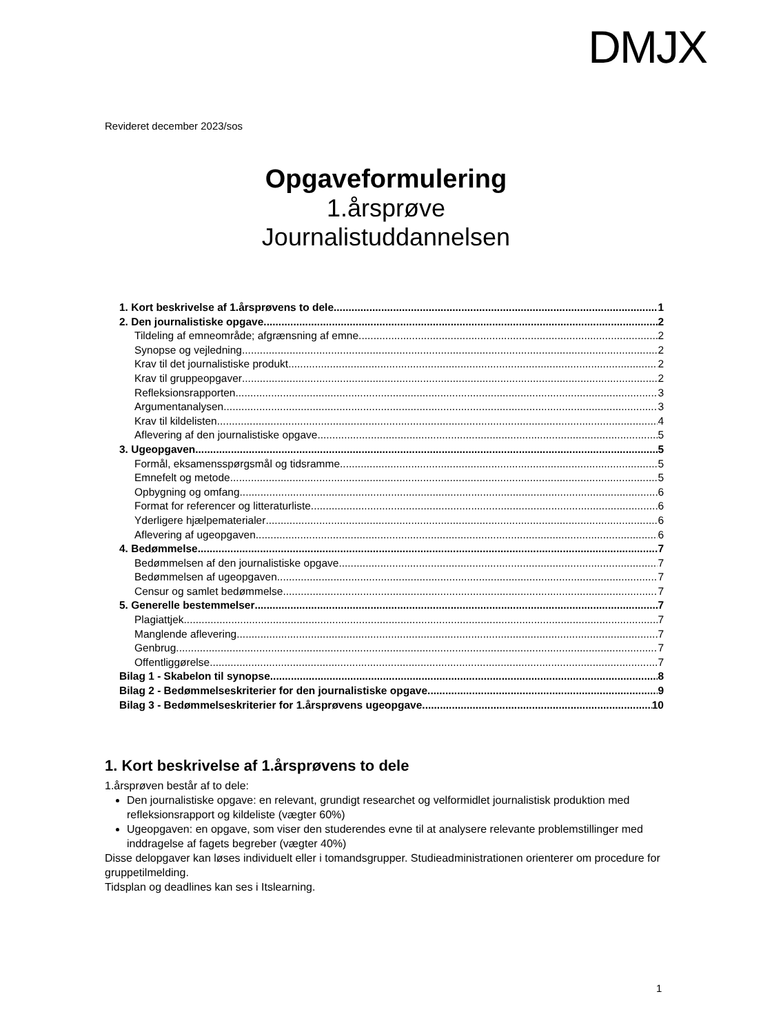DMJX
Revideret december 2023/sos
Opgaveformulering
1.årsprøve
Journalistuddannelsen
1. Kort beskrivelse af 1.årsprøvens to dele 1
2. Den journalistiske opgave 2
Tildeling af emneområde; afgrænsning af emne 2
Synopse og vejledning 2
Krav til det journalistiske produkt 2
Krav til gruppeopgaver 2
Refleksionsrapporten 3
Argumentanalysen 3
Krav til kildelisten 4
Aflevering af den journalistiske opgave 5
3. Ugeopgaven 5
Formål, eksamensspørgsmål og tidsramme 5
Emnefelt og metode 5
Opbygning og omfang 6
Format for referencer og litteraturliste 6
Yderligere hjælpematerialer 6
Aflevering af ugeopgaven 6
4. Bedømmelse 7
Bedømmelsen af den journalistiske opgave 7
Bedømmelsen af ugeopgaven 7
Censur og samlet bedømmelse 7
5. Generelle bestemmelser 7
Plagiattjek 7
Manglende aflevering 7
Genbrug 7
Offentliggørelse 7
Bilag 1 - Skabelon til synopse 8
Bilag 2 - Bedømmelseskriterier for den journalistiske opgave 9
Bilag 3 - Bedømmelseskriterier for 1.årsprøvens ugeopgave 10
1. Kort beskrivelse af 1.årsprøvens to dele
1.årsprøven består af to dele:
Den journalistiske opgave: en relevant, grundigt researchet og velformidlet journalistisk produktion med refleksionsrapport og kildeliste (vægter 60%)
Ugeopgaven: en opgave, som viser den studerendes evne til at analysere relevante problemstillinger med inddragelse af fagets begreber (vægter 40%)
Disse delopgaver kan løses individuelt eller i tomandsgrupper. Studieadministrationen orienterer om procedure for gruppetilmelding.
Tidsplan og deadlines kan ses i Itslearning.
1